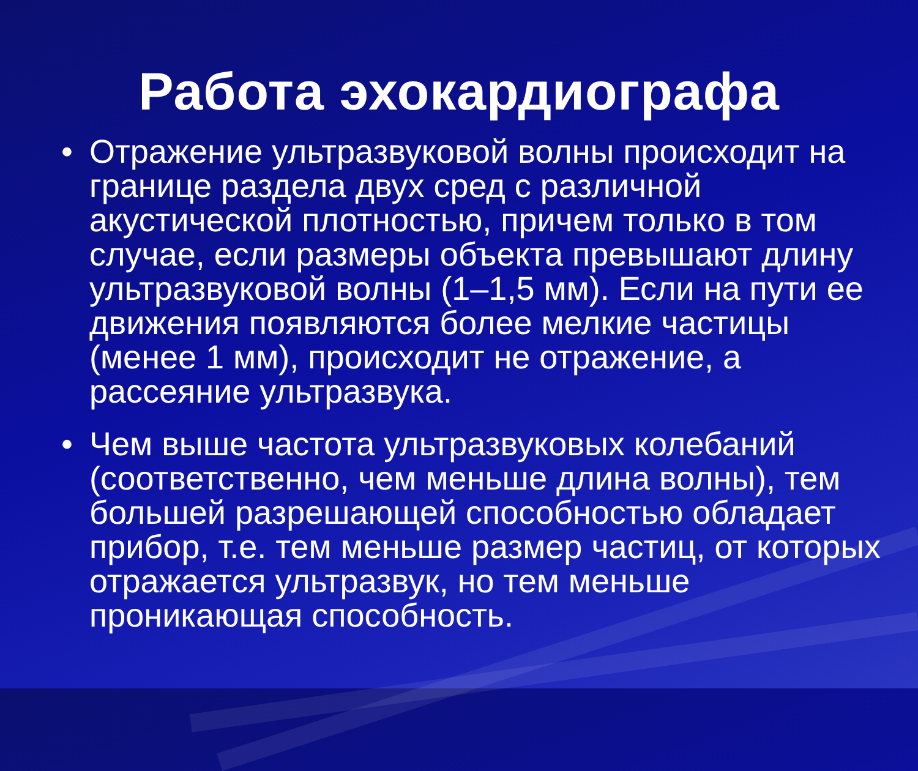Работа эхокардиографа
• Отражение ультразвуковой волны происходит на границе раздела двух сред с различной акустической плотностью, причем только в том случае, если размеры объекта превышают длину ультразвуковой волны (1–1,5 мм). Если на пути ее движения появляются более мелкие частицы (менее 1 мм), происходит не отражение, а рассеяние ультразвука.
• Чем выше частота ультразвуковых колебаний (соответственно, чем меньше длина волны), тем большей разрешающей способностью обладает прибор, т.е. тем меньше размер частиц, от которых отражается ультразвук, но тем меньше проникающая способность.